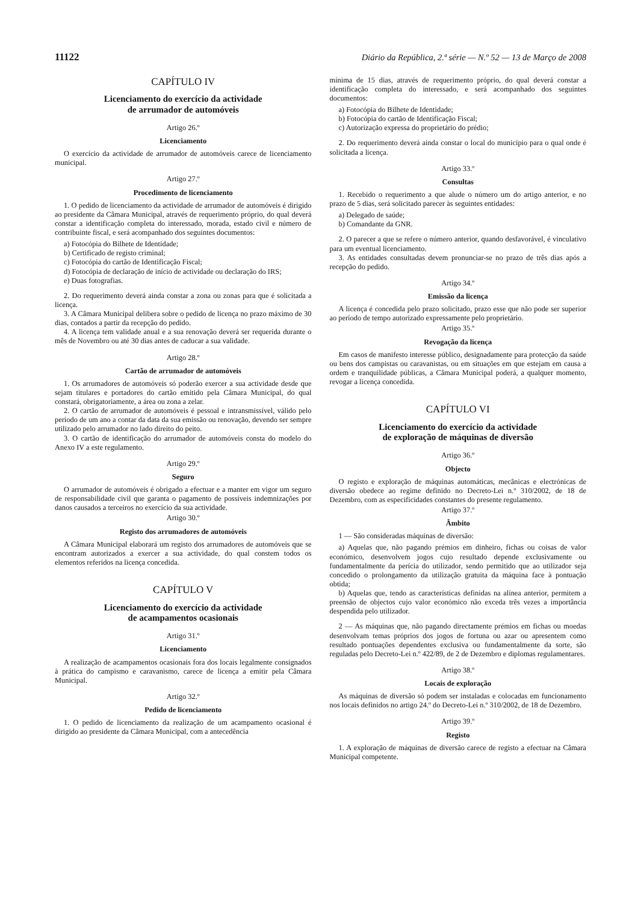11122 Diário da República, 2.ª série — N.º 52 — 13 de Março de 2008
CAPÍTULO IV
Licenciamento do exercício da actividade
de arrumador de automóveis
Artigo 26.º
Licenciamento
O exercício da actividade de arrumador de automóveis carece de licenciamento municipal.
Artigo 27.º
Procedimento de licenciamento
1. O pedido de licenciamento da actividade de arrumador de automóveis é dirigido ao presidente da Câmara Municipal, através de requerimento próprio, do qual deverá constar a identificação completa do interessado, morada, estado civil e número de contribuinte fiscal, e será acompanhado dos seguintes documentos:
a) Fotocópia do Bilhete de Identidade;
b) Certificado de registo criminal;
c) Fotocópia do cartão de Identificação Fiscal;
d) Fotocópia de declaração de início de actividade ou declaração do IRS;
e) Duas fotografias.
2. Do requerimento deverá ainda constar a zona ou zonas para que é solicitada a licença.
3. A Câmara Municipal delibera sobre o pedido de licença no prazo máximo de 30 dias, contados a partir da recepção do pedido.
4. A licença tem validade anual e a sua renovação deverá ser requerida durante o mês de Novembro ou até 30 dias antes de caducar a sua validade.
Artigo 28.º
Cartão de arrumador de automóveis
1. Os arrumadores de automóveis só poderão exercer a sua actividade desde que sejam titulares e portadores do cartão emitido pela Câmara Municipal, do qual constará, obrigatoriamente, a área ou zona a zelar.
2. O cartão de arrumador de automóveis é pessoal e intransmissível, válido pelo período de um ano a contar da data da sua emissão ou renovação, devendo ser sempre utilizado pelo arrumador no lado direito do peito.
3. O cartão de identificação do arrumador de automóveis consta do modelo do Anexo IV a este regulamento.
Artigo 29.º
Seguro
O arrumador de automóveis é obrigado a efectuar e a manter em vigor um seguro de responsabilidade civil que garanta o pagamento de possíveis indemnizações por danos causados a terceiros no exercício da sua actividade.
Artigo 30.º
Registo dos arrumadores de automóveis
A Câmara Municipal elaborará um registo dos arrumadores de automóveis que se encontram autorizados a exercer a sua actividade, do qual constem todos os elementos referidos na licença concedida.
CAPÍTULO V
Licenciamento do exercício da actividade
de acampamentos ocasionais
Artigo 31.º
Licenciamento
A realização de acampamentos ocasionais fora dos locais legalmente consignados à prática do campismo e caravanismo, carece de licença a emitir pela Câmara Municipal.
Artigo 32.º
Pedido de licenciamento
1. O pedido de licenciamento da realização de um acampamento ocasional é dirigido ao presidente da Câmara Municipal, com a antecedência
mínima de 15 dias, através de requerimento próprio, do qual deverá constar a identificação completa do interessado, e será acompanhado dos seguintes documentos:
a) Fotocópia do Bilhete de Identidade;
b) Fotocópia do cartão de Identificação Fiscal;
c) Autorização expressa do proprietário do prédio;
2. Do requerimento deverá ainda constar o local do município para o qual onde é solicitada a licença.
Artigo 33.º
Consultas
1. Recebido o requerimento a que alude o número um do artigo anterior, e no prazo de 5 dias, será solicitado parecer às seguintes entidades:
a) Delegado de saúde;
b) Comandante da GNR.
2. O parecer a que se refere o número anterior, quando desfavorável, é vinculativo para um eventual licenciamento.
3. As entidades consultadas devem pronunciar-se no prazo de três dias após a recepção do pedido.
Artigo 34.º
Emissão da licença
A licença é concedida pelo prazo solicitado, prazo esse que não pode ser superior ao período de tempo autorizado expressamente pelo proprietário.
Artigo 35.º
Revogação da licença
Em casos de manifesto interesse público, designadamente para protecção da saúde ou bens dos campistas ou caravanistas, ou em situações em que estejam em causa a ordem e tranquilidade públicas, a Câmara Municipal poderá, a qualquer momento, revogar a licença concedida.
CAPÍTULO VI
Licenciamento do exercício da actividade
de exploração de máquinas de diversão
Artigo 36.º
Objecto
O registo e exploração de máquinas automáticas, mecânicas e electrónicas de diversão obedece ao regime definido no Decreto-Lei n.º 310/2002, de 18 de Dezembro, com as especificidades constantes do presente regulamento.
Artigo 37.º
Âmbito
1 — São consideradas máquinas de diversão:
a) Aquelas que, não pagando prémios em dinheiro, fichas ou coisas de valor económico, desenvolvem jogos cujo resultado depende exclusivamente ou fundamentalmente da perícia do utilizador, sendo permitido que ao utilizador seja concedido o prolongamento da utilização gratuita da máquina face à pontuação obtida;
b) Aquelas que, tendo as características definidas na alínea anterior, permitem a preensão de objectos cujo valor económico não exceda três vezes a importância despendida pelo utilizador.
2 — As máquinas que, não pagando directamente prémios em fichas ou moedas desenvolvam temas próprios dos jogos de fortuna ou azar ou apresentem como resultado pontuações dependentes exclusiva ou fundamentalmente da sorte, são reguladas pelo Decreto-Lei n.º 422/89, de 2 de Dezembro e diplomas regulamentares.
Artigo 38.º
Locais de exploração
As máquinas de diversão só podem ser instaladas e colocadas em funcionamento nos locais definidos no artigo 24.º do Decreto-Lei n.º 310/2002, de 18 de Dezembro.
Artigo 39.º
Registo
1. A exploração de máquinas de diversão carece de registo a efectuar na Câmara Municipal competente.